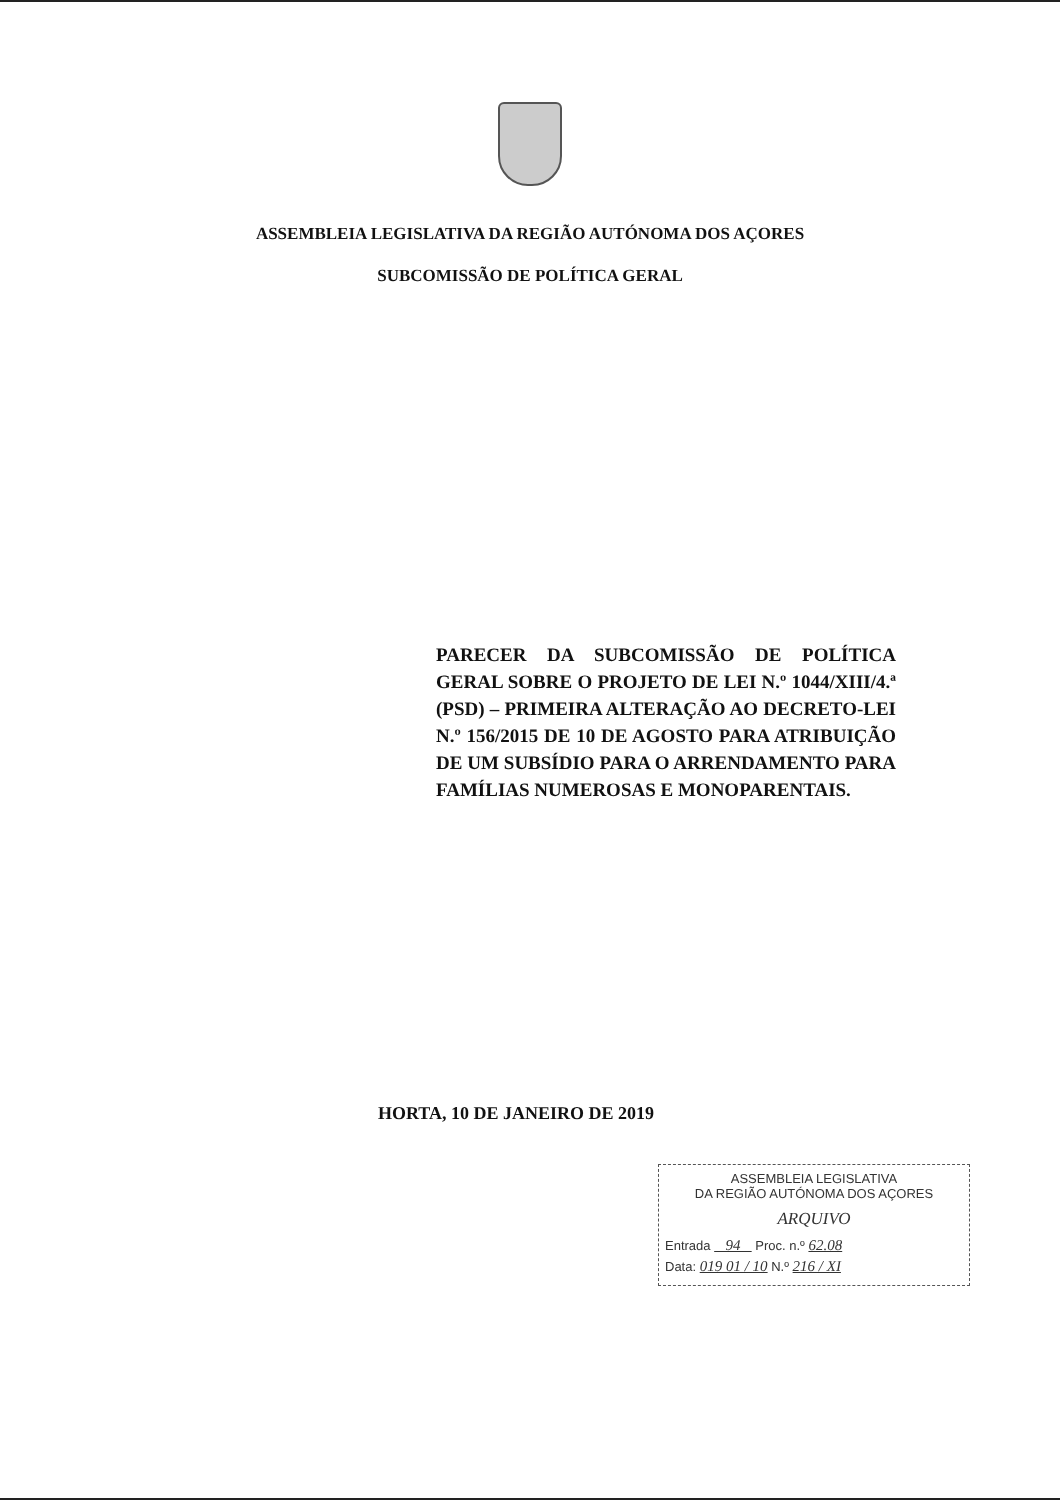ASSEMBLEIA LEGISLATIVA DA REGIÃO AUTÓNOMA DOS AÇORES
SUBCOMISSÃO DE POLÍTICA GERAL
PARECER DA SUBCOMISSÃO DE POLÍTICA GERAL SOBRE O PROJETO DE LEI N.º 1044/XIII/4.ª (PSD) – PRIMEIRA ALTERAÇÃO AO DECRETO-LEI N.º 156/2015 DE 10 DE AGOSTO PARA ATRIBUIÇÃO DE UM SUBSÍDIO PARA O ARRENDAMENTO PARA FAMÍLIAS NUMEROSAS E MONOPARENTAIS.
HORTA, 10 DE JANEIRO DE 2019
ASSEMBLEIA LEGISLATIVA
DA REGIÃO AUTÓNOMA DOS AÇORES
ARQUIVO
Entrada 94 Proc. n.º 62.08
Data: 019 01 / 10 N.º 216 / XI